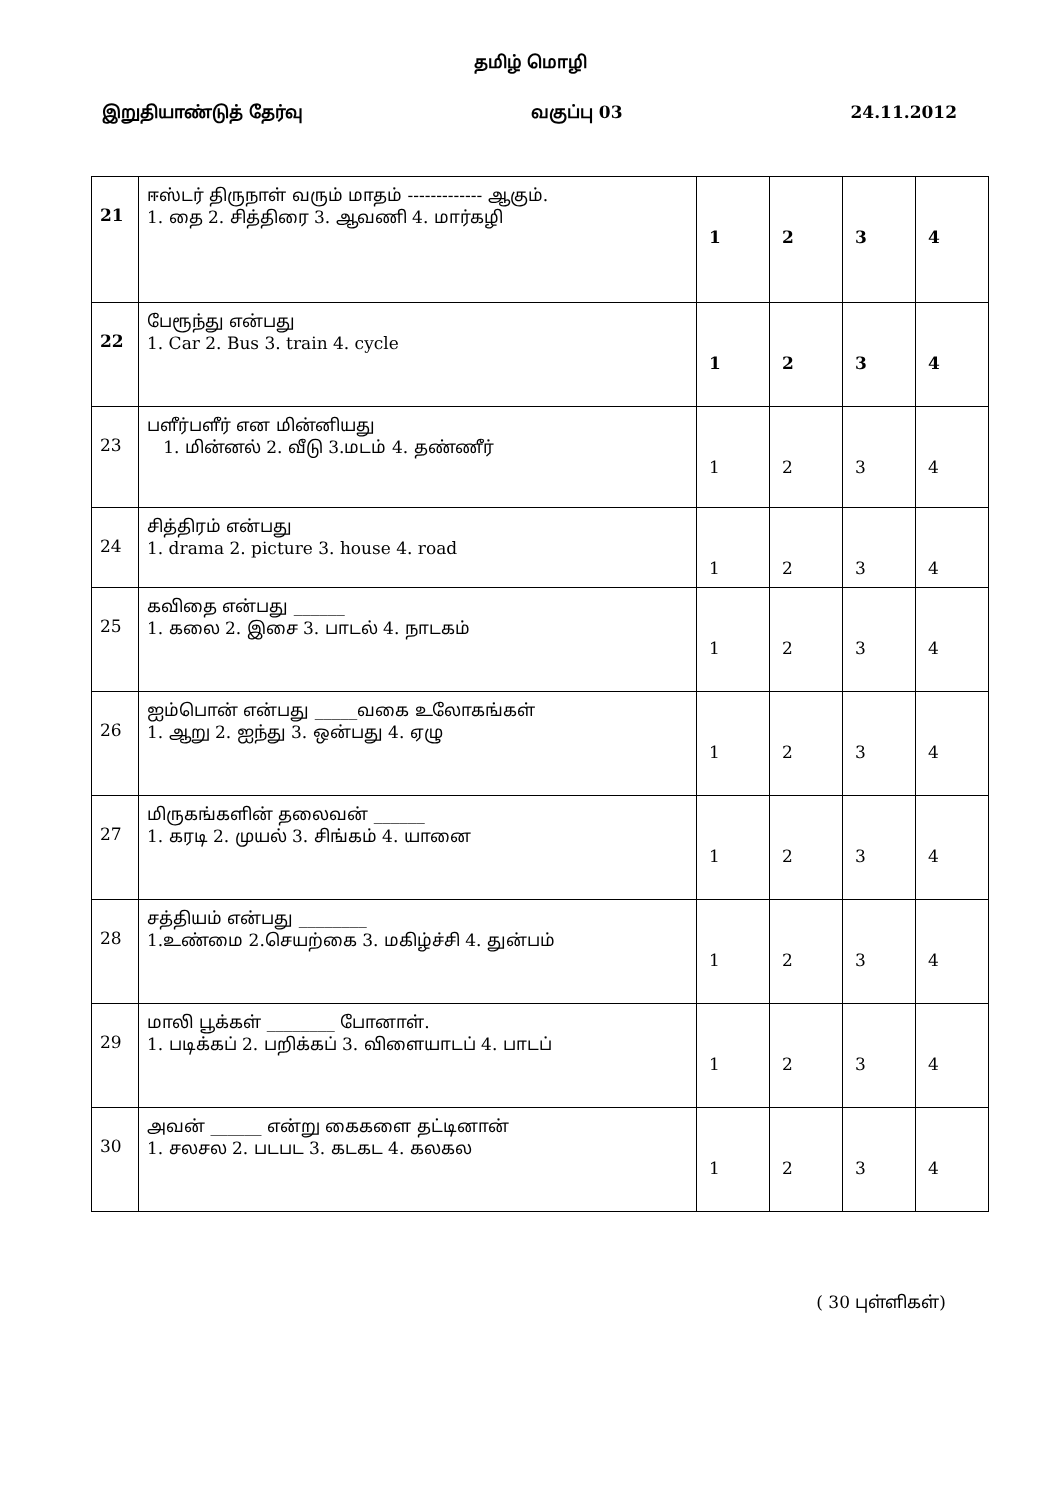தமிழ் மொழி
இறுதியாண்டுத் தேர்வு வகுப்பு 03 24.11.2012
| 21 | ஈஸ்டர் திருநாள் வரும் மாதம் ------------- ஆகும். 1. தை 2. சித்திரை 3. ஆவணி 4. மார்கழி | 1 | 2 | 3 | 4 |
| 22 | பேரூந்து என்பது 1. Car 2. Bus 3. train 4. cycle | 1 | 2 | 3 | 4 |
| 23 | பளீர்பளீர் என மின்னியது 1. மின்னல் 2. வீடு 3.மடம் 4. தண்ணீர் | 1 | 2 | 3 | 4 |
| 24 | சித்திரம் என்பது 1. drama 2. picture 3. house 4. road | 1 | 2 | 3 | 4 |
| 25 | கவிதை என்பது ______ 1. கலை 2. இசை 3. பாடல் 4. நாடகம் | 1 | 2 | 3 | 4 |
| 26 | ஐம்பொன் என்பது _____வகை உலோகங்கள் 1. ஆறு 2. ஐந்து 3. ஒன்பது 4. ஏழு | 1 | 2 | 3 | 4 |
| 27 | மிருகங்களின் தலைவன் ______ 1. கரடி 2. முயல் 3. சிங்கம் 4. யானை | 1 | 2 | 3 | 4 |
| 28 | சத்தியம் என்பது ________ 1.உண்மை 2.செயற்கை 3. மகிழ்ச்சி 4. துன்பம் | 1 | 2 | 3 | 4 |
| 29 | மாலி பூக்கள் ________ போனாள். 1. படிக்கப் 2. பறிக்கப் 3. விளையாடப் 4. பாடப் | 1 | 2 | 3 | 4 |
| 30 | அவன் ______ என்று கைகளை தட்டினான் 1. சலசல 2. படபட 3. கடகட 4. கலகல | 1 | 2 | 3 | 4 |
( 30 புள்ளிகள்)